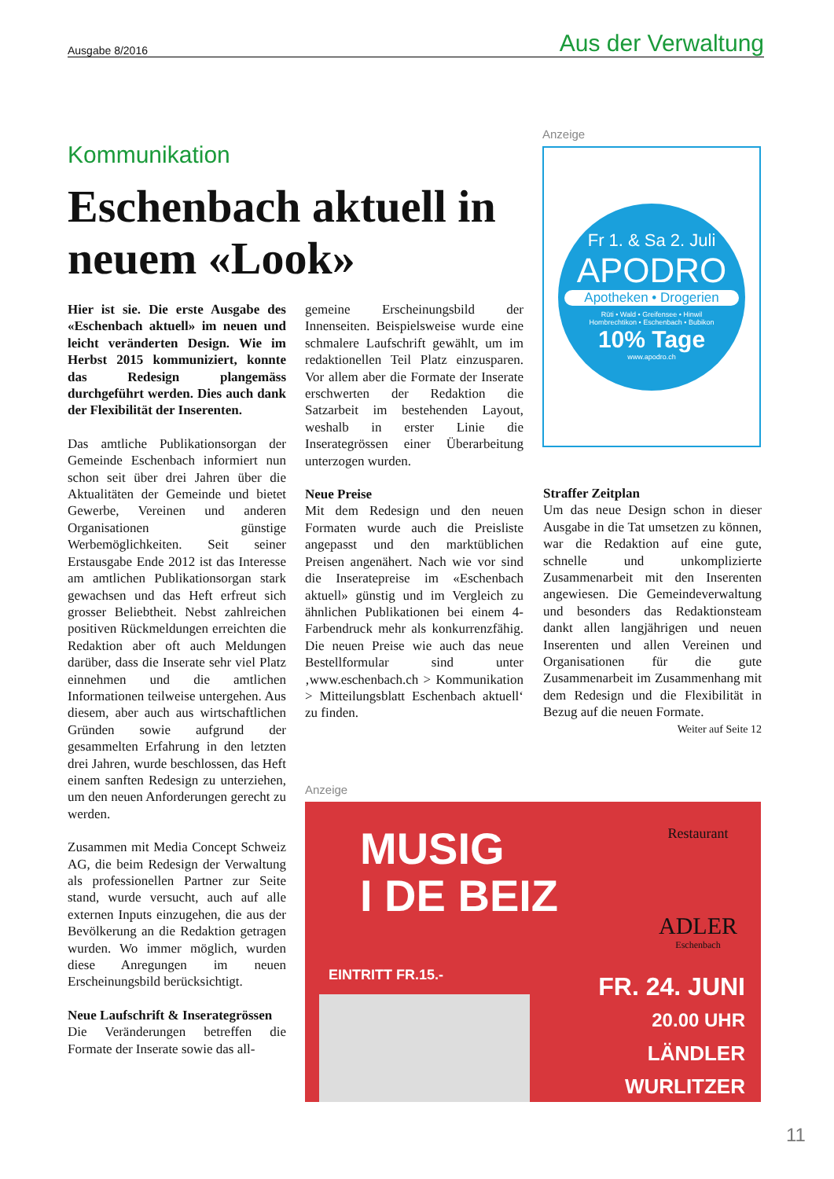Ausgabe 8/2016 Aus der Verwaltung
Kommunikation
Eschenbach aktuell in neuem «Look»
Hier ist sie. Die erste Ausgabe des «Eschenbach aktuell» im neuen und leicht veränderten Design. Wie im Herbst 2015 kommuniziert, konnte das Redesign plangemäss durchgeführt werden. Dies auch dank der Flexibilität der Inserenten.
Das amtliche Publikationsorgan der Gemeinde Eschenbach informiert nun schon seit über drei Jahren über die Aktualitäten der Gemeinde und bietet Gewerbe, Vereinen und anderen Organisationen günstige Werbemöglichkeiten. Seit seiner Erstausgabe Ende 2012 ist das Interesse am amtlichen Publikationsorgan stark gewachsen und das Heft erfreut sich grosser Beliebtheit. Nebst zahlreichen positiven Rückmeldungen erreichten die Redaktion aber oft auch Meldungen darüber, dass die Inserate sehr viel Platz einnehmen und die amtlichen Informationen teilweise untergehen. Aus diesem, aber auch aus wirtschaftlichen Gründen sowie aufgrund der gesammelten Erfahrung in den letzten drei Jahren, wurde beschlossen, das Heft einem sanften Redesign zu unterziehen, um den neuen Anforderungen gerecht zu werden.
Zusammen mit Media Concept Schweiz AG, die beim Redesign der Verwaltung als professionellen Partner zur Seite stand, wurde versucht, auch auf alle externen Inputs einzugehen, die aus der Bevölkerung an die Redaktion getragen wurden. Wo immer möglich, wurden diese Anregungen im neuen Erscheinungsbild berücksichtigt.
Neue Laufschrift & Inserategrössen
Die Veränderungen betreffen die Formate der Inserate sowie das all-
gemeine Erscheinungsbild der Innenseiten. Beispielsweise wurde eine schmalere Laufschrift gewählt, um im redaktionellen Teil Platz einzusparen. Vor allem aber die Formate der Inserate erschwerten der Redaktion die Satzarbeit im bestehenden Layout, weshalb in erster Linie die Inserategrössen einer Überarbeitung unterzogen wurden.
Neue Preise
Mit dem Redesign und den neuen Formaten wurde auch die Preisliste angepasst und den marktüblichen Preisen angenähert. Nach wie vor sind die Inseratepreise im «Eschenbach aktuell» günstig und im Vergleich zu ähnlichen Publikationen bei einem 4-Farbendruck mehr als konkurrenzfähig. Die neuen Preise wie auch das neue Bestellformular sind unter ‚www.eschenbach.ch > Kommunikation > Mitteilungsblatt Eschenbach aktuell‘ zu finden.
Anzeige
Fr 1. & Sa 2. Juli
APODRO
Apotheken • Drogerien
Rüti • Wald • Greifensee • Hinwil
Hombrechtikon • Eschenbach • Bubikon
10% Tage
www.apodro.ch
Straffer Zeitplan
Um das neue Design schon in dieser Ausgabe in die Tat umsetzen zu können, war die Redaktion auf eine gute, schnelle und unkomplizierte Zusammenarbeit mit den Inserenten angewiesen. Die Gemeindeverwaltung und besonders das Redaktionsteam dankt allen langjährigen und neuen Inserenten und allen Vereinen und Organisationen für die gute Zusammenarbeit im Zusammenhang mit dem Redesign und die Flexibilität in Bezug auf die neuen Formate.
Weiter auf Seite 12
Anzeige
MUSIG
I DE BEIZ
Restaurant
ADLER
Eschenbach
EINTRITT FR.15.-
FR. 24. JUNI
20.00 UHR
LÄNDLER
WURLITZER
11